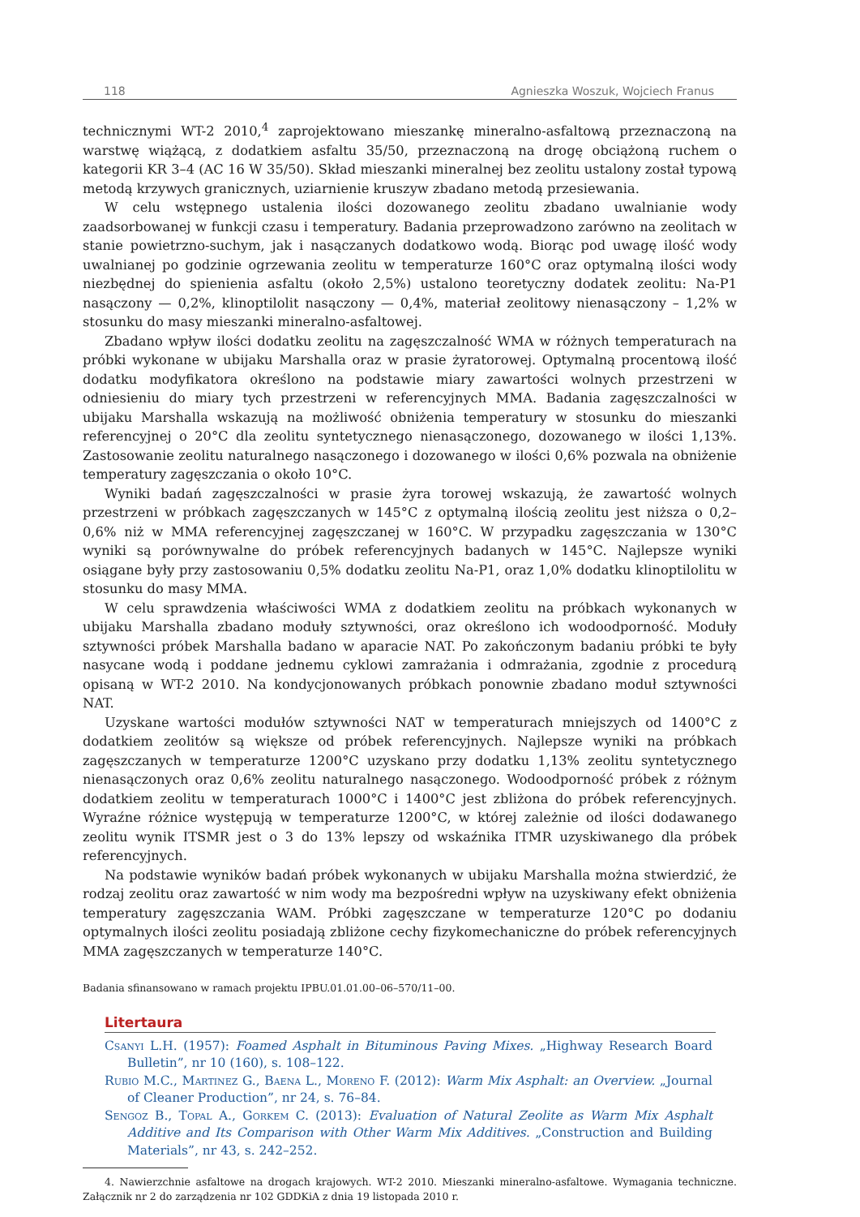118 Agnieszka Woszuk, Wojciech Franus
technicznymi WT-2 2010,<sup>4</sup> zaprojektowano mieszankę mineralno-asfaltową przeznaczoną na warstwę wiążącą, z dodatkiem asfaltu 35/50, przeznaczoną na drogę obciążoną ruchem o kategorii KR 3–4 (AC 16 W 35/50). Skład mieszanki mineralnej bez zeolitu ustalony został typową metodą krzywych granicznych, uziarnienie kruszyw zbadano metodą przesiewania.
W celu wstępnego ustalenia ilości dozowanego zeolitu zbadano uwalnianie wody zaadsorbowanej w funkcji czasu i temperatury. Badania przeprowadzono zarówno na zeolitach w stanie powietrzno-suchym, jak i nasączanych dodatkowo wodą. Biorąc pod uwagę ilość wody uwalnianej po godzinie ogrzewania zeolitu w temperaturze 160°C oraz optymalną ilości wody niezbędnej do spienienia asfaltu (około 2,5%) ustalono teoretyczny dodatek zeolitu: Na-P1 nasączony — 0,2%, klinoptilolit nasączony — 0,4%, materiał zeolitowy nienasączony – 1,2% w stosunku do masy mieszanki mineralno-asfaltowej.
Zbadano wpływ ilości dodatku zeolitu na zagęszczalność WMA w różnych temperaturach na próbki wykonane w ubijaku Marshalla oraz w prasie żyratorowej. Optymalną procentową ilość dodatku modyfikatora określono na podstawie miary zawartości wolnych przestrzeni w odniesieniu do miary tych przestrzeni w referencyjnych MMA. Badania zagęszczalności w ubijaku Marshalla wskazują na możliwość obniżenia temperatury w stosunku do mieszanki referencyjnej o 20°C dla zeolitu syntetycznego nienasączonego, dozowanego w ilości 1,13%. Zastosowanie zeolitu naturalnego nasączonego i dozowanego w ilości 0,6% pozwala na obniżenie temperatury zagęszczania o około 10°C.
Wyniki badań zagęszczalności w prasie żyra torowej wskazują, że zawartość wolnych przestrzeni w próbkach zagęszczanych w 145°C z optymalną ilością zeolitu jest niższa o 0,2–0,6% niż w MMA referencyjnej zagęszczanej w 160°C. W przypadku zagęszczania w 130°C wyniki są porównywalne do próbek referencyjnych badanych w 145°C. Najlepsze wyniki osiągane były przy zastosowaniu 0,5% dodatku zeolitu Na-P1, oraz 1,0% dodatku klinoptilolitu w stosunku do masy MMA.
W celu sprawdzenia właściwości WMA z dodatkiem zeolitu na próbkach wykonanych w ubijaku Marshalla zbadano moduły sztywności, oraz określono ich wodoodporność. Moduły sztywności próbek Marshalla badano w aparacie NAT. Po zakończonym badaniu próbki te były nasycane wodą i poddane jednemu cyklowi zamrażania i odmrażania, zgodnie z procedurą opisaną w WT-2 2010. Na kondycjonowanych próbkach ponownie zbadano moduł sztywności NAT.
Uzyskane wartości modułów sztywności NAT w temperaturach mniejszych od 1400°C z dodatkiem zeolitów są większe od próbek referencyjnych. Najlepsze wyniki na próbkach zagęszczanych w temperaturze 1200°C uzyskano przy dodatku 1,13% zeolitu syntetycznego nienasączonych oraz 0,6% zeolitu naturalnego nasączonego. Wodoodporność próbek z różnym dodatkiem zeolitu w temperaturach 1000°C i 1400°C jest zbliżona do próbek referencyjnych. Wyraźne różnice występują w temperaturze 1200°C, w której zależnie od ilości dodawanego zeolitu wynik ITSMR jest o 3 do 13% lepszy od wskaźnika ITMR uzyskiwanego dla próbek referencyjnych.
Na podstawie wyników badań próbek wykonanych w ubijaku Marshalla można stwierdzić, że rodzaj zeolitu oraz zawartość w nim wody ma bezpośredni wpływ na uzyskiwany efekt obniżenia temperatury zagęszczania WAM. Próbki zagęszczane w temperaturze 120°C po dodaniu optymalnych ilości zeolitu posiadają zbliżone cechy fizykomechaniczne do próbek referencyjnych MMA zagęszczanych w temperaturze 140°C.
Badania sfinansowano w ramach projektu IPBU.01.01.00–06–570/11–00.
Litertaura
Csanyi L.H. (1957): Foamed Asphalt in Bituminous Paving Mixes. „Highway Research Board Bulletin”, nr 10 (160), s. 108–122.
Rubio M.C., Martinez G., Baena L., Moreno F. (2012): Warm Mix Asphalt: an Overview. „Journal of Cleaner Production”, nr 24, s. 76–84.
Sengoz B., Topal A., Gorkem C. (2013): Evaluation of Natural Zeolite as Warm Mix Asphalt Additive and Its Comparison with Other Warm Mix Additives. „Construction and Building Materials”, nr 43, s. 242–252.
4. Nawierzchnie asfaltowe na drogach krajowych. WT-2 2010. Mieszanki mineralno-asfaltowe. Wymagania techniczne. Załącznik nr 2 do zarządzenia nr 102 GDDKiA z dnia 19 listopada 2010 r.